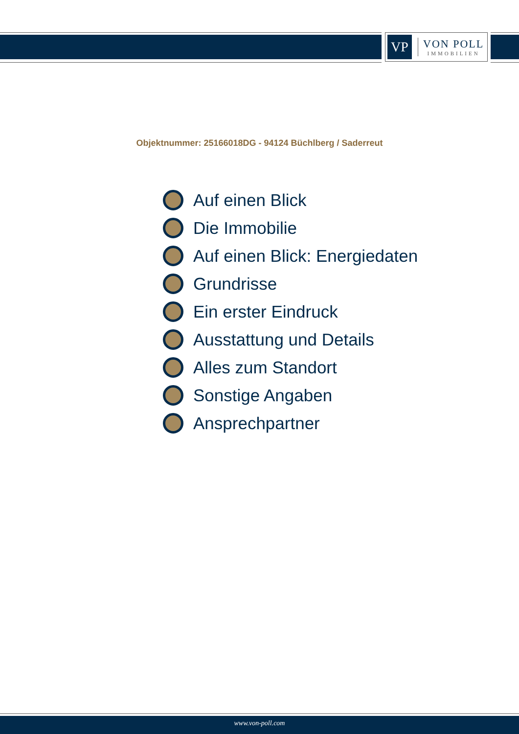VP
VON POLL
IMMOBILIEN
Objektnummer: 25166018DG - 94124 Büchlberg / Saderreut
Auf einen Blick
Die Immobilie
Auf einen Blick: Energiedaten
Grundrisse
Ein erster Eindruck
Ausstattung und Details
Alles zum Standort
Sonstige Angaben
Ansprechpartner
www.von-poll.com